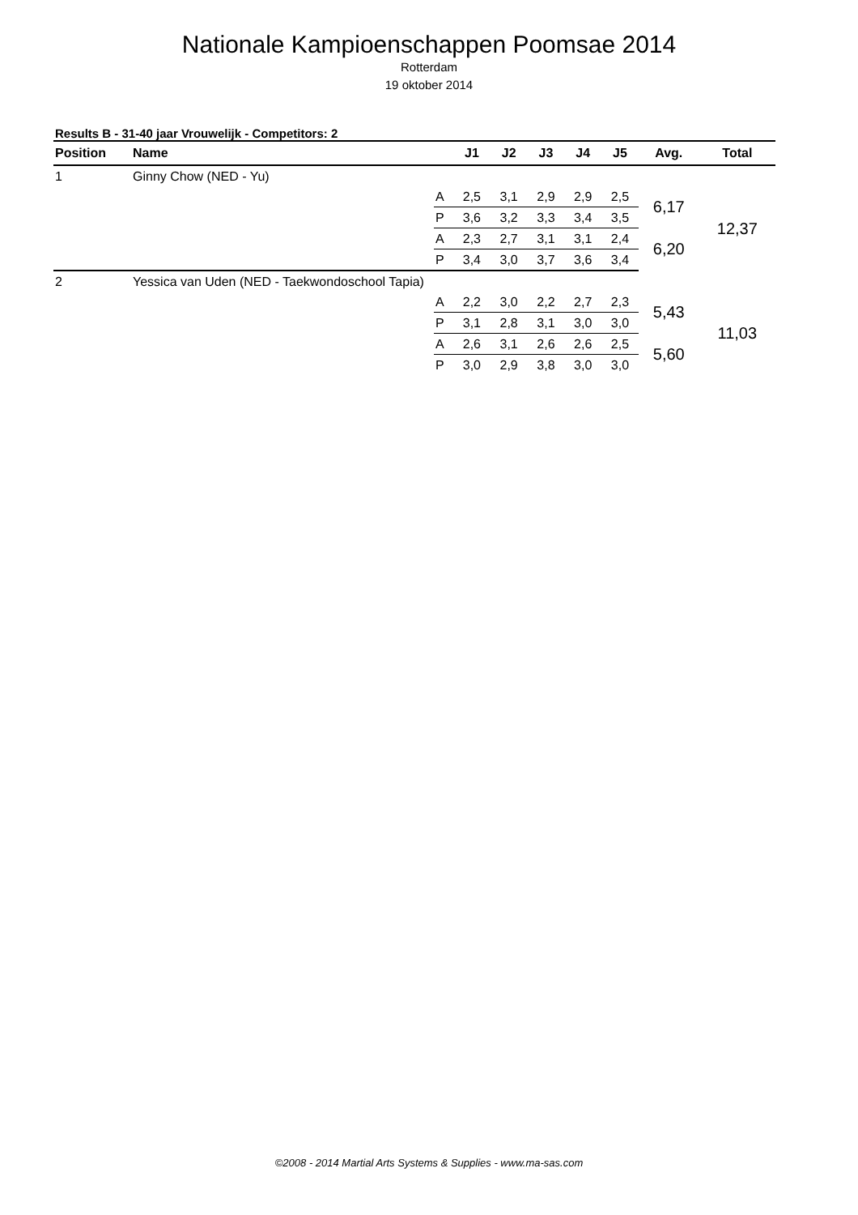Nationale Kampioenschappen Poomsae 2014
Rotterdam
19 oktober 2014
Results B - 31-40 jaar Vrouwelijk - Competitors: 2
| Position | Name | | J1 | J2 | J3 | J4 | J5 | Avg. | Total |
| --- | --- | --- | --- | --- | --- | --- | --- | --- | --- |
| 1 | Ginny Chow (NED - Yu) | | | | | | | | |
| | | A | 2,5 | 3,1 | 2,9 | 2,9 | 2,5 | 6,17 | 12,37 |
| | | P | 3,6 | 3,2 | 3,3 | 3,4 | 3,5 | | |
| | | A | 2,3 | 2,7 | 3,1 | 3,1 | 2,4 | 6,20 | |
| | | P | 3,4 | 3,0 | 3,7 | 3,6 | 3,4 | | |
| 2 | Yessica van Uden (NED - Taekwondoschool Tapia) | | | | | | | | |
| | | A | 2,2 | 3,0 | 2,2 | 2,7 | 2,3 | 5,43 | 11,03 |
| | | P | 3,1 | 2,8 | 3,1 | 3,0 | 3,0 | | |
| | | A | 2,6 | 3,1 | 2,6 | 2,6 | 2,5 | 5,60 | |
| | | P | 3,0 | 2,9 | 3,8 | 3,0 | 3,0 | | |
©2008 - 2014 Martial Arts Systems & Supplies - www.ma-sas.com